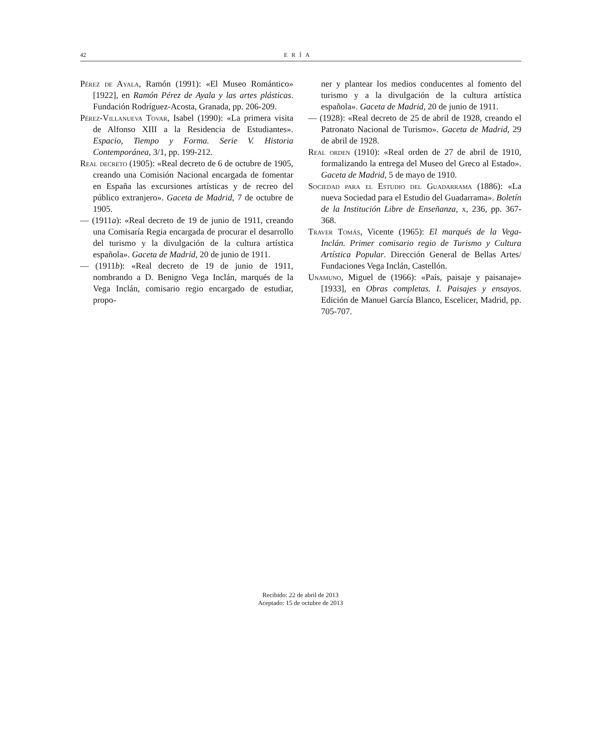42 ERÍA
Pérez de Ayala, Ramón (1991): «El Museo Romántico» [1922], en Ramón Pérez de Ayala y las artes plásticas. Fundación Rodríguez-Acosta, Granada, pp. 206-209.
Pérez-Villanueva Tovar, Isabel (1990): «La primera visita de Alfonso XIII a la Residencia de Estudiantes». Espacio, Tiempo y Forma. Serie V. Historia Contemporánea, 3/1, pp. 199-212.
Real decreto (1905): «Real decreto de 6 de octubre de 1905, creando una Comisión Nacional encargada de fomentar en España las excursiones artísticas y de recreo del público extranjero». Gaceta de Madrid, 7 de octubre de 1905.
— (1911a): «Real decreto de 19 de junio de 1911, creando una Comisaría Regia encargada de procurar el desarrollo del turismo y la divulgación de la cultura artística española». Gaceta de Madrid, 20 de junio de 1911.
— (1911b): «Real decreto de 19 de junio de 1911, nombrando a D. Benigno Vega Inclán, marqués de la Vega Inclán, comisario regio encargado de estudiar, propo-
ner y plantear los medios conducentes al fomento del turismo y a la divulgación de la cultura artística española». Gaceta de Madrid, 20 de junio de 1911.
— (1928): «Real decreto de 25 de abril de 1928, creando el Patronato Nacional de Turismo». Gaceta de Madrid, 29 de abril de 1928.
Real orden (1910): «Real orden de 27 de abril de 1910, formalizando la entrega del Museo del Greco al Estado». Gaceta de Madrid, 5 de mayo de 1910.
Sociedad para el Estudio del Guadarrama (1886): «La nueva Sociedad para el Estudio del Guadarrama». Boletín de la Institución Libre de Enseñanza, x, 236, pp. 367-368.
Traver Tomás, Vicente (1965): El marqués de la Vega-Inclán. Primer comisario regio de Turismo y Cultura Artística Popular. Dirección General de Bellas Artes/ Fundaciones Vega Inclán, Castellón.
Unamuno, Miguel de (1966): «País, paisaje y paisanaje» [1933], en Obras completas. I. Paisajes y ensayos. Edición de Manuel García Blanco, Escelicer, Madrid, pp. 705-707.
Recibido: 22 de abril de 2013
Aceptado: 15 de octubre de 2013